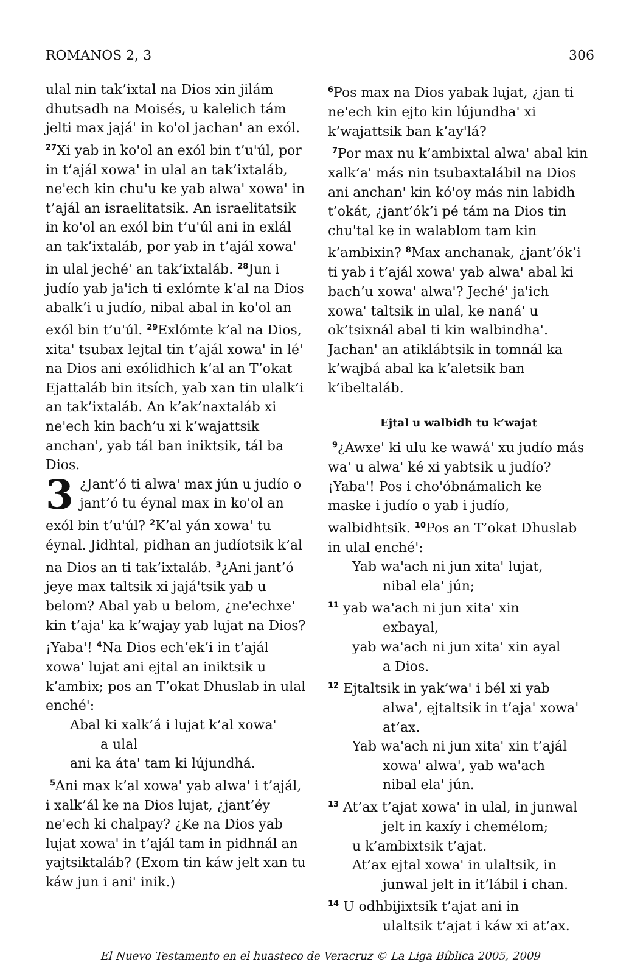ROMANOS 2, 3 306
ulal nin tak’ixtal na Dios xin jilám dhutsadh na Moisés, u kalelich tám jelti max jajá' in ko'ol jachan' an exól. <sup>27</sup>Xi yab in ko'ol an exól bin t’u'úl, por in t’ajál xowa' in ulal an tak’ixtaláb, ne'ech kin chu'u ke yab alwa' xowa' in t’ajál an israelitatsik. An israelitatsik in ko'ol an exól bin t’u'úl ani in exlál an tak’ixtaláb, por yab in t’ajál xowa' in ulal jeché' an tak’ixtaláb. <sup>28</sup>Jun i judío yab ja'ich ti exlómte k’al na Dios abalk’i u judío, nibal abal in ko'ol an exól bin t’u'úl. <sup>29</sup>Exlómte k’al na Dios, xita' tsubax lejtal tin t’ajál xowa' in lé' na Dios ani exólidhich k’al an T’okat Ejattaláb bin itsích, yab xan tin ulalk’i an tak’ixtaláb. An k’ak’naxtaláb xi ne'ech kin bach’u xi k’wajattsik anchan', yab tál ban iniktsik, tál ba Dios.
3 ¿Jant’ó ti alwa' max jún u judío o jant’ó tu éynal max in ko'ol an exól bin t’u'úl? <sup>2</sup>K’al yán xowa' tu éynal. Jidhtal, pidhan an judíotsik k’al na Dios an ti tak’ixtaláb. <sup>3</sup>¿Ani jant’ó jeye max taltsik xi jajá'tsik yab u belom? Abal yab u belom, ¿ne'echxe' kin t’aja' ka k’wajay yab lujat na Dios? ¡Yaba'! <sup>4</sup>Na Dios ech’ek’i in t’ajál xowa' lujat ani ejtal an iniktsik u k’ambix; pos an T’okat Dhuslab in ulal enché':
Abal ki xalk’á i lujat k’al xowa'
a ulal
ani ka áta' tam ki lújundhá.
<sup>5</sup> Ani max k’al xowa' yab alwa' i t’ajál, i xalk’ál ke na Dios lujat, ¿jant’éy ne'ech ki chalpay? ¿Ke na Dios yab lujat xowa' in t’ajál tam in pidhnál an yajtsiktaláb? (Exom tin káw jelt xan tu káw jun i ani' inik.)
<sup>6</sup> Pos max na Dios yabak lujat, ¿jan ti ne'ech kin ejto kin lújundha' xi k’wajattsik ban k’ay'lá?
<sup>7</sup> Por max nu k’ambixtal alwa' abal kin xalk’a' más nin tsubaxtalábil na Dios ani anchan' kin kó'oy más nin labidh t’okát, ¿jant’ók’i pé tám na Dios tin chu'tal ke in walablom tam kin k’ambixin? <sup>8</sup>Max anchanak, ¿jant’ók’i ti yab i t’ajál xowa' yab alwa' abal ki bach’u xowa' alwa'? Jeché' ja'ich xowa' taltsik in ulal, ke naná' u ok’tsixnál abal ti kin walbindha'. Jachan' an atiklábtsik in tomnál ka k’wajbá abal ka k’aletsik ban k’ibeltaláb.
Ejtal u walbidh tu k’wajat
<sup>9</sup>¿Awxe' ki ulu ke wawá' xu judío más wa' u alwa' ké xi yabtsik u judío? ¡Yaba'! Pos i cho'óbnámalich ke maske i judío o yab i judío, walbidhtsik. <sup>10</sup>Pos an T’okat Dhuslab in ulal enché':
Yab wa'ach ni jun xita' lujat,
nibal ela' jún;
<sup>11</sup> yab wa'ach ni jun xita' xin
exbayal,
yab wa'ach ni jun xita' xin ayal
a Dios.
<sup>12</sup> Ejtaltsik in yak’wa' i bél xi yab
alwa', ejtaltsik in t’aja' xowa'
at’ax.
Yab wa'ach ni jun xita' xin t’ajál
xowa' alwa', yab wa'ach
nibal ela' jún.
<sup>13</sup> At’ax t’ajat xowa' in ulal, in junwal
jelt in kaxíy i chemélom;
u k’ambixtsik t’ajat.
At’ax ejtal xowa' in ulaltsik, in
junwal jelt in it’lábil i chan.
<sup>14</sup> U odhbijixtsik t’ajat ani in
ulaltsik t’ajat i káw xi at’ax.
El Nuevo Testamento en el huasteco de Veracruz © La Liga Bíblica 2005, 2009